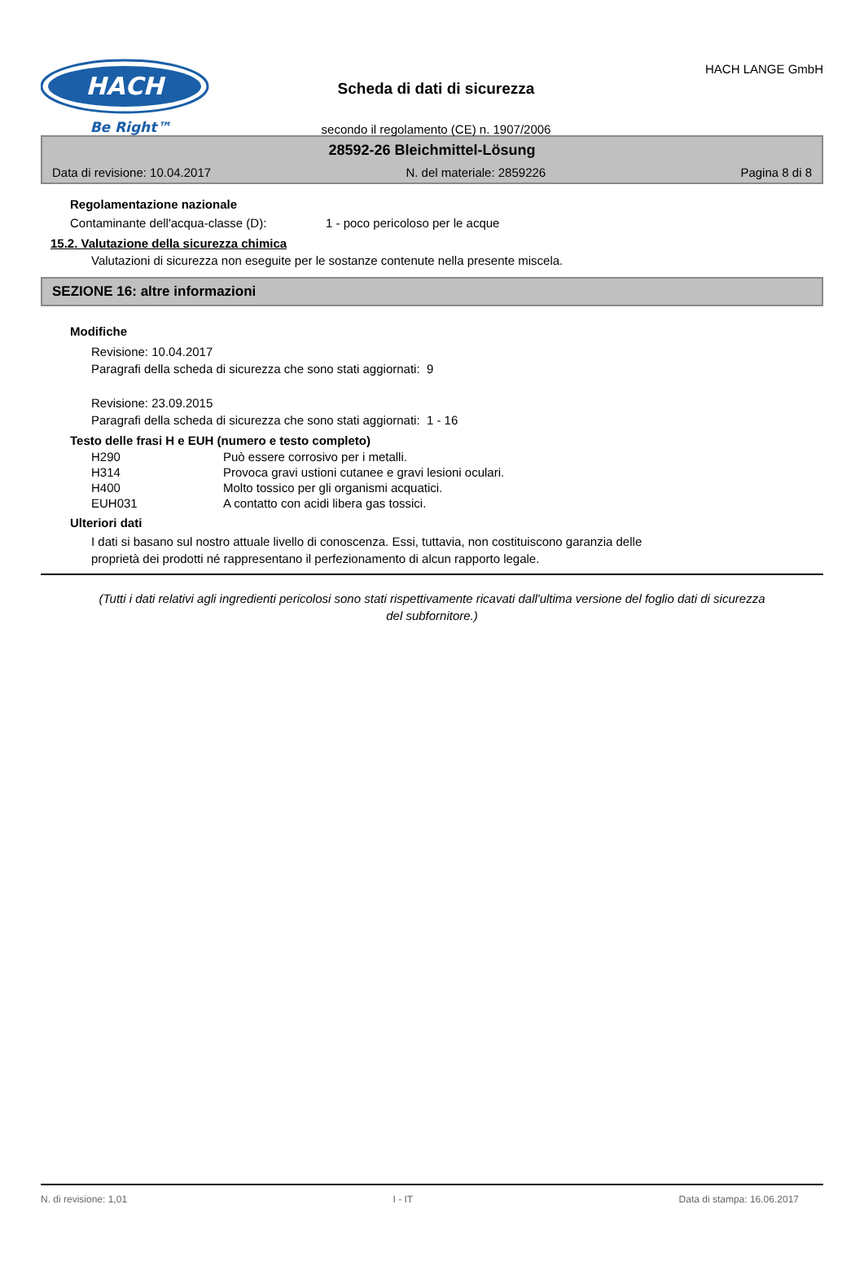HACH
Be Right™
Scheda di dati di sicurezza
secondo il regolamento (CE) n. 1907/2006
HACH LANGE GmbH
28592-26 Bleichmittel-Lösung
Data di revisione: 10.04.2017 N. del materiale: 2859226 Pagina 8 di 8
Regolamentazione nazionale
Contaminante dell'acqua-classe (D): 1 - poco pericoloso per le acque
15.2. Valutazione della sicurezza chimica
Valutazioni di sicurezza non eseguite per le sostanze contenute nella presente miscela.
SEZIONE 16: altre informazioni
Modifiche
Revisione: 10.04.2017
Paragrafi della scheda di sicurezza che sono stati aggiornati: 9
Revisione: 23.09.2015
Paragrafi della scheda di sicurezza che sono stati aggiornati: 1 - 16
Testo delle frasi H e EUH (numero e testo completo)
| H290 | Può essere corrosivo per i metalli. |
| H314 | Provoca gravi ustioni cutanee e gravi lesioni oculari. |
| H400 | Molto tossico per gli organismi acquatici. |
| EUH031 | A contatto con acidi libera gas tossici. |
Ulteriori dati
I dati si basano sul nostro attuale livello di conoscenza. Essi, tuttavia, non costituiscono garanzia delle
proprietà dei prodotti né rappresentano il perfezionamento di alcun rapporto legale.
(Tutti i dati relativi agli ingredienti pericolosi sono stati rispettivamente ricavati dall'ultima versione del foglio dati di sicurezza del subfornitore.)
N. di revisione: 1,01 I - IT Data di stampa: 16.06.2017